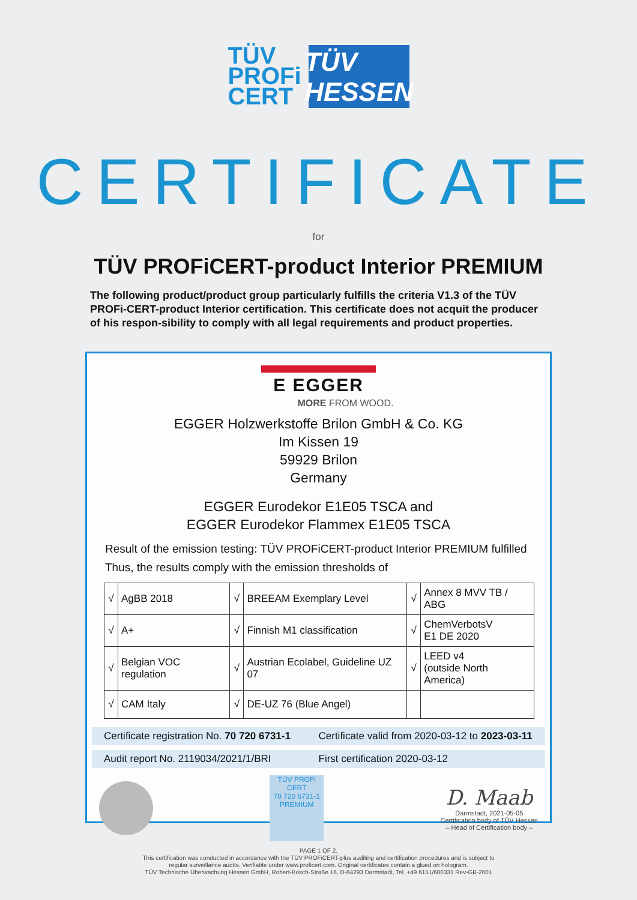TÜV
PROFi
CERT
TÜV HESSEN
CERTIFICATE
for
TÜV PROFiCERT-product Interior PREMIUM
The following product/product group particularly fulfills the criteria V1.3 of the TÜV PROFi-CERT-product Interior certification. This certificate does not acquit the producer of his respon-sibility to comply with all legal requirements and product properties.
E EGGER
MORE FROM WOOD.
EGGER Holzwerkstoffe Brilon GmbH & Co. KG
Im Kissen 19
59929 Brilon
Germany
EGGER Eurodekor E1E05 TSCA and
EGGER Eurodekor Flammex E1E05 TSCA
Result of the emission testing: TÜV PROFiCERT-product Interior PREMIUM fulfilled
Thus, the results comply with the emission thresholds of
| √ | AgBB 2018 | √ | BREEAM Exemplary Level | √ | Annex 8 MVV TB / ABG |
| √ | A+ | √ | Finnish M1 classification | √ | ChemVerbotsV E1 DE 2020 |
| √ | Belgian VOC regulation | √ | Austrian Ecolabel, Guideline UZ 07 | √ | LEED v4 (outside North America) |
| √ | CAM Italy | √ | DE-UZ 76 (Blue Angel) | | |
Certificate registration No. 70 720 6731-1
Certificate valid from 2020-03-12 to 2023-03-11
Audit report No. 2119034/2021/1/BRI
First certification 2020-03-12
TÜV PROFi CERT
70 720 6731-1
PREMIUM
D. Maab
Darmstadt, 2021-05-05
Certification body of TÜV Hessen
– Head of Certification body –
PAGE 1 OF 2.
This certification was conducted in accordance with the TÜV PROFiCERT-plus auditing and certification procedures and is subject to
regular surveillance audits. Verifiable under www.proficert.com. Original certificates contain a glued on hologram.
TÜV Technische Überwachung Hessen GmbH, Robert-Bosch-Straße 16, D-64293 Darmstadt, Tel. +49 6151/600331 Rev-GB-2001